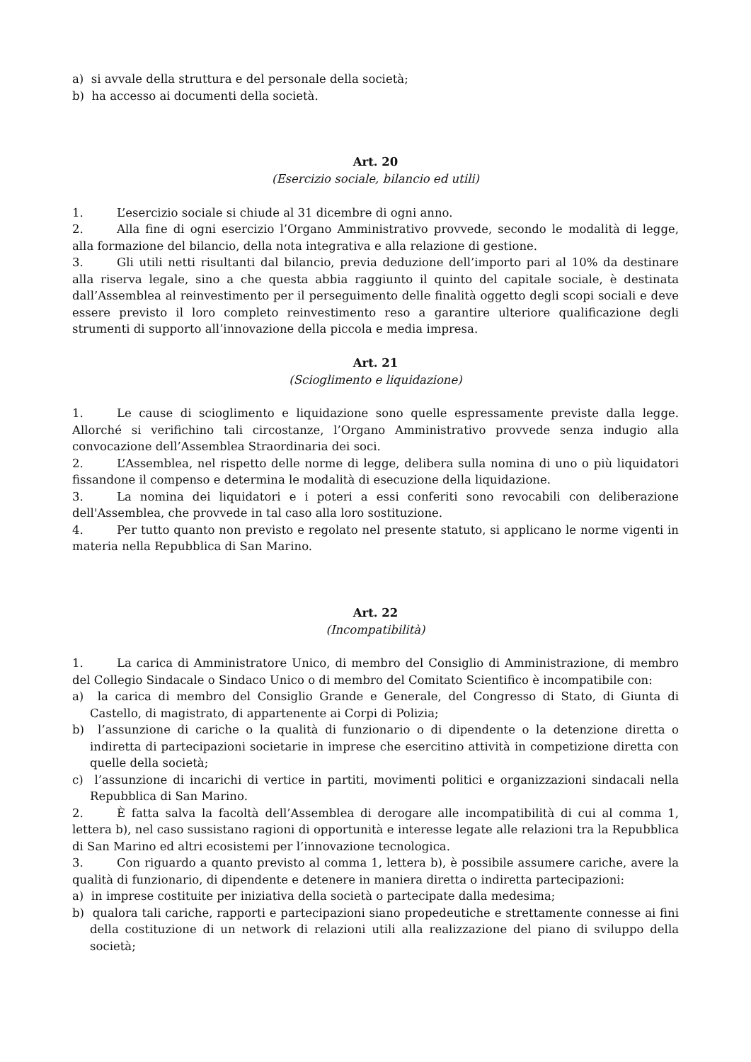a) si avvale della struttura e del personale della società;
b) ha accesso ai documenti della società.
Art. 20
(Esercizio sociale, bilancio ed utili)
1. L’esercizio sociale si chiude al 31 dicembre di ogni anno.
2. Alla fine di ogni esercizio l’Organo Amministrativo provvede, secondo le modalità di legge, alla formazione del bilancio, della nota integrativa e alla relazione di gestione.
3. Gli utili netti risultanti dal bilancio, previa deduzione dell’importo pari al 10% da destinare alla riserva legale, sino a che questa abbia raggiunto il quinto del capitale sociale, è destinata dall’Assemblea al reinvestimento per il perseguimento delle finalità oggetto degli scopi sociali e deve essere previsto il loro completo reinvestimento reso a garantire ulteriore qualificazione degli strumenti di supporto all’innovazione della piccola e media impresa.
Art. 21
(Scioglimento e liquidazione)
1. Le cause di scioglimento e liquidazione sono quelle espressamente previste dalla legge. Allorché si verifichino tali circostanze, l’Organo Amministrativo provvede senza indugio alla convocazione dell’Assemblea Straordinaria dei soci.
2. L’Assemblea, nel rispetto delle norme di legge, delibera sulla nomina di uno o più liquidatori fissandone il compenso e determina le modalità di esecuzione della liquidazione.
3. La nomina dei liquidatori e i poteri a essi conferiti sono revocabili con deliberazione dell'Assemblea, che provvede in tal caso alla loro sostituzione.
4. Per tutto quanto non previsto e regolato nel presente statuto, si applicano le norme vigenti in materia nella Repubblica di San Marino.
Art. 22
(Incompatibilità)
1. La carica di Amministratore Unico, di membro del Consiglio di Amministrazione, di membro del Collegio Sindacale o Sindaco Unico o di membro del Comitato Scientifico è incompatibile con:
a) la carica di membro del Consiglio Grande e Generale, del Congresso di Stato, di Giunta di Castello, di magistrato, di appartenente ai Corpi di Polizia;
b) l’assunzione di cariche o la qualità di funzionario o di dipendente o la detenzione diretta o indiretta di partecipazioni societarie in imprese che esercitino attività in competizione diretta con quelle della società;
c) l’assunzione di incarichi di vertice in partiti, movimenti politici e organizzazioni sindacali nella Repubblica di San Marino.
2. È fatta salva la facoltà dell’Assemblea di derogare alle incompatibilità di cui al comma 1, lettera b), nel caso sussistano ragioni di opportunità e interesse legate alle relazioni tra la Repubblica di San Marino ed altri ecosistemi per l’innovazione tecnologica.
3. Con riguardo a quanto previsto al comma 1, lettera b), è possibile assumere cariche, avere la qualità di funzionario, di dipendente e detenere in maniera diretta o indiretta partecipazioni:
a) in imprese costituite per iniziativa della società o partecipate dalla medesima;
b) qualora tali cariche, rapporti e partecipazioni siano propedeutiche e strettamente connesse ai fini della costituzione di un network di relazioni utili alla realizzazione del piano di sviluppo della società;